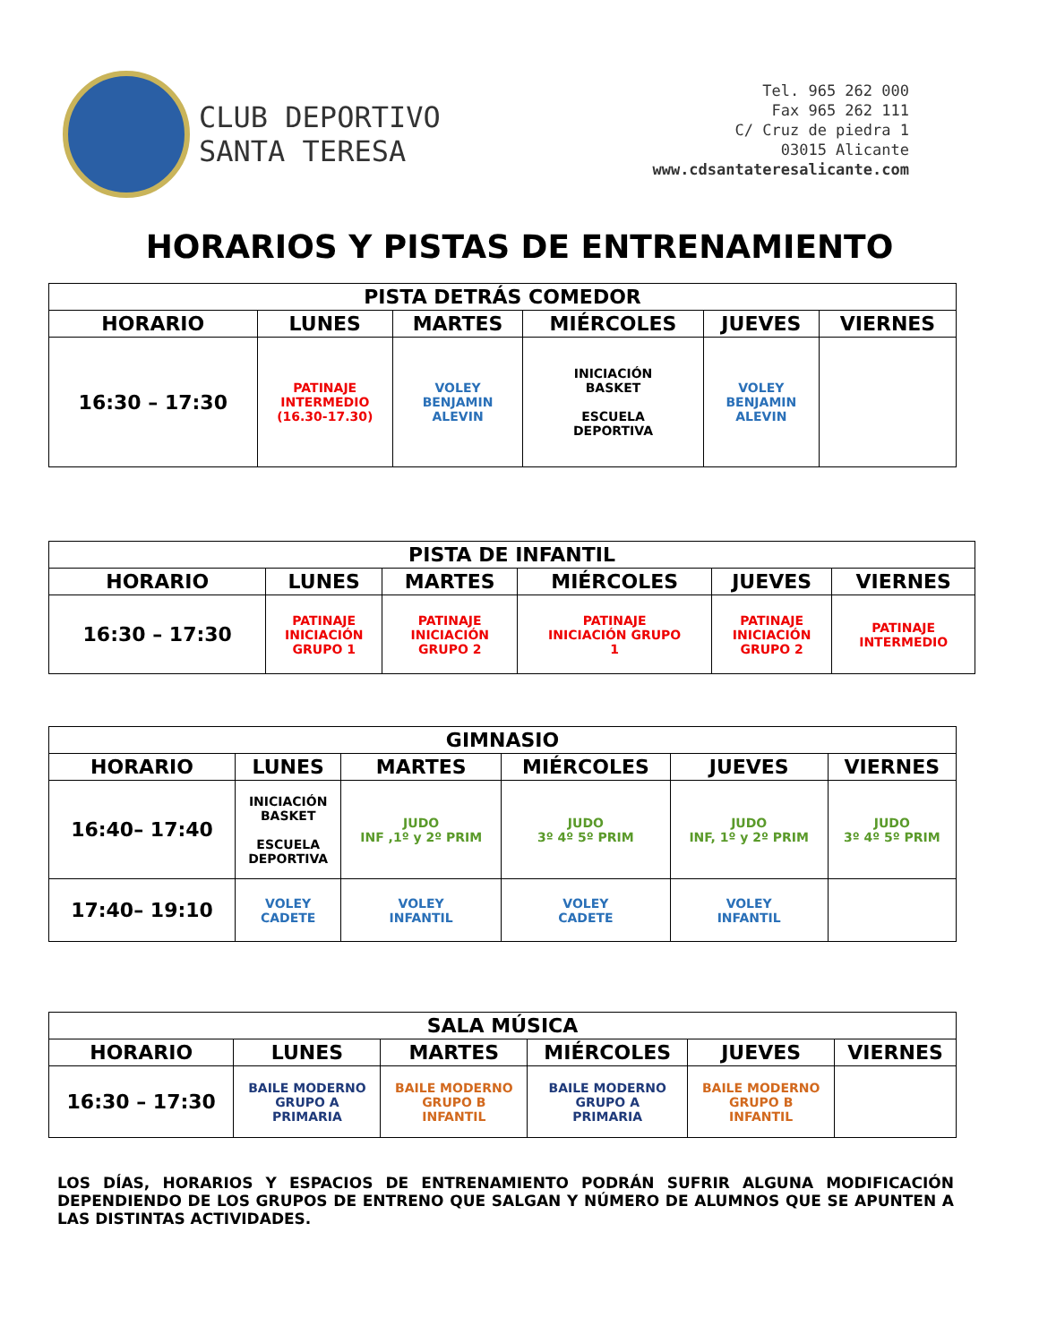CLUB DEPORTIVO
SANTA TERESA
Tel. 965 262 000
Fax 965 262 111
C/ Cruz de piedra 1
03015 Alicante
www.cdsantateresalicante.com
HORARIOS Y PISTAS DE ENTRENAMIENTO
| PISTA DETRÁS COMEDOR | | | | | |
| --- | --- | --- | --- | --- | --- |
| HORARIO | LUNES | MARTES | MIÉRCOLES | JUEVES | VIERNES |
| 16:30 – 17:30 | PATINAJE INTERMEDIO (16.30-17.30) | VOLEY BENJAMIN ALEVIN | INICIACIÓN BASKET ESCUELA DEPORTIVA | VOLEY BENJAMIN ALEVIN | |
| PISTA DE INFANTIL | | | | | |
| --- | --- | --- | --- | --- | --- |
| HORARIO | LUNES | MARTES | MIÉRCOLES | JUEVES | VIERNES |
| 16:30 – 17:30 | PATINAJE INICIACIÓN GRUPO 1 | PATINAJE INICIACIÓN GRUPO 2 | PATINAJE INICIACIÓN GRUPO 1 | PATINAJE INICIACIÓN GRUPO 2 | PATINAJE INTERMEDIO |
| GIMNASIO | | | | | |
| --- | --- | --- | --- | --- | --- |
| HORARIO | LUNES | MARTES | MIÉRCOLES | JUEVES | VIERNES |
| 16:40– 17:40 | INICIACIÓN BASKET ESCUELA DEPORTIVA | JUDO INF ,1º y 2º PRIM | JUDO 3º 4º 5º PRIM | JUDO INF, 1º y 2º PRIM | JUDO 3º 4º 5º PRIM |
| 17:40– 19:10 | VOLEY CADETE | VOLEY INFANTIL | VOLEY CADETE | VOLEY INFANTIL | |
| SALA MÚSICA | | | | | |
| --- | --- | --- | --- | --- | --- |
| HORARIO | LUNES | MARTES | MIÉRCOLES | JUEVES | VIERNES |
| 16:30 – 17:30 | BAILE MODERNO GRUPO A PRIMARIA | BAILE MODERNO GRUPO B INFANTIL | BAILE MODERNO GRUPO A PRIMARIA | BAILE MODERNO GRUPO B INFANTIL | |
LOS DÍAS, HORARIOS Y ESPACIOS DE ENTRENAMIENTO PODRÁN SUFRIR ALGUNA MODIFICACIÓN DEPENDIENDO DE LOS GRUPOS DE ENTRENO QUE SALGAN Y NÚMERO DE ALUMNOS QUE SE APUNTEN A LAS DISTINTAS ACTIVIDADES.